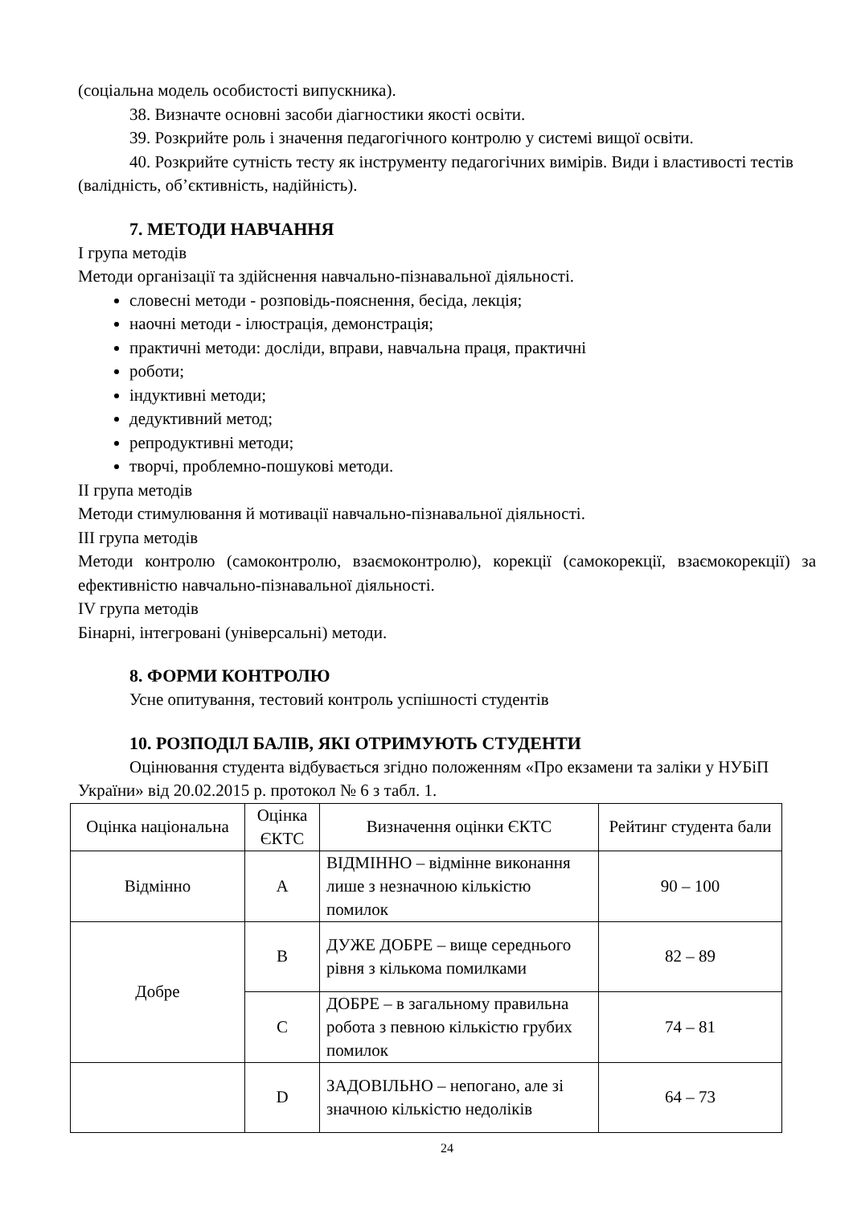(соціальна модель особистості випускника).
38. Визначте основні засоби діагностики якості освіти.
39. Розкрийте роль і значення педагогічного контролю у системі вищої освіти.
40. Розкрийте сутність тесту як інструменту педагогічних вимірів. Види і властивості тестів (валідність, об’єктивність, надійність).
7. МЕТОДИ НАВЧАННЯ
І група методів
Методи організації та здійснення навчально-пізнавальної діяльності.
словесні методи - розповідь-пояснення, бесіда, лекція;
наочні методи - ілюстрація, демонстрація;
практичні методи: досліди, вправи, навчальна праця, практичні
роботи;
індуктивні методи;
дедуктивний метод;
репродуктивні методи;
творчі, проблемно-пошукові методи.
ІІ група методів
Методи стимулювання й мотивації навчально-пізнавальної діяльності.
ІІІ група методів
Методи контролю (самоконтролю, взаємоконтролю), корекції (самокорекції, взаємокорекції) за ефективністю навчально-пізнавальної діяльності.
IV група методів
Бінарні, інтегровані (універсальні) методи.
8. ФОРМИ КОНТРОЛЮ
Усне опитування, тестовий контроль успішності студентів
10. РОЗПОДІЛ БАЛІВ, ЯКІ ОТРИМУЮТЬ СТУДЕНТИ
Оцінювання студента відбувається згідно положенням «Про екзамени та заліки у НУБіП України» від 20.02.2015 р. протокол № 6 з табл. 1.
| Оцінка національна | Оцінка ЄКТС | Визначення оцінки ЄКТС | Рейтинг студента бали |
| Відмінно | A | ВІДМІННО – відмінне виконання лише з незначною кількістю помилок | 90 – 100 |
| Добре | B | ДУЖЕ ДОБРЕ – вище середнього рівня з кількома помилками | 82 – 89 |
| | C | ДОБРЕ – в загальному правильна робота з певною кількістю грубих помилок | 74 – 81 |
| | D | ЗАДОВІЛЬНО – непогано, але зі значною кількістю недоліків | 64 – 73 |
24